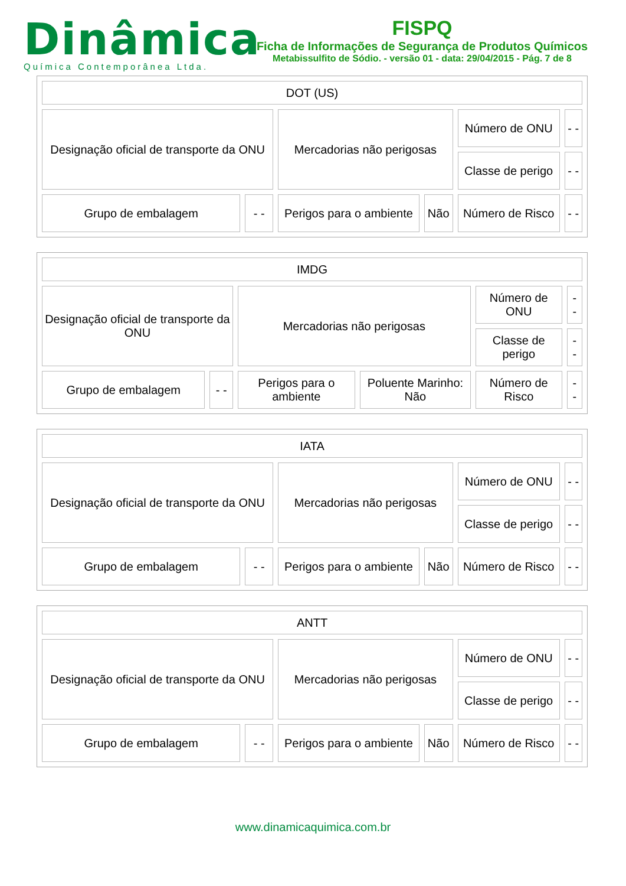Dinâmica
Química Contemporânea Ltda.
FISPQ
Ficha de Informações de Segurança de Produtos Químicos
Metabissulfito de Sódio. - versão 01 - data: 29/04/2015 - Pág. 7 de 8
| DOT (US) | | | | | |
| Designação oficial de transporte da ONU | | Mercadorias não perigosas | | Número de ONU | - - |
| | | | | Classe de perigo | - - |
| Grupo de embalagem | - - | Perigos para o ambiente | Não | Número de Risco | - - |
| IMDG | | | | | |
| Designação oficial de transporte da ONU | | Mercadorias não perigosas | | Número de ONU | - - |
| | | | | Classe de perigo | - - |
| Grupo de embalagem | - - | Perigos para o ambiente | Poluente Marinho: Não | Número de Risco | - - |
| IATA | | | | | |
| Designação oficial de transporte da ONU | | Mercadorias não perigosas | | Número de ONU | - - |
| | | | | Classe de perigo | - - |
| Grupo de embalagem | - - | Perigos para o ambiente | Não | Número de Risco | - - |
| ANTT | | | | | |
| Designação oficial de transporte da ONU | | Mercadorias não perigosas | | Número de ONU | - - |
| | | | | Classe de perigo | - - |
| Grupo de embalagem | - - | Perigos para o ambiente | Não | Número de Risco | - - |
www.dinamicaquimica.com.br